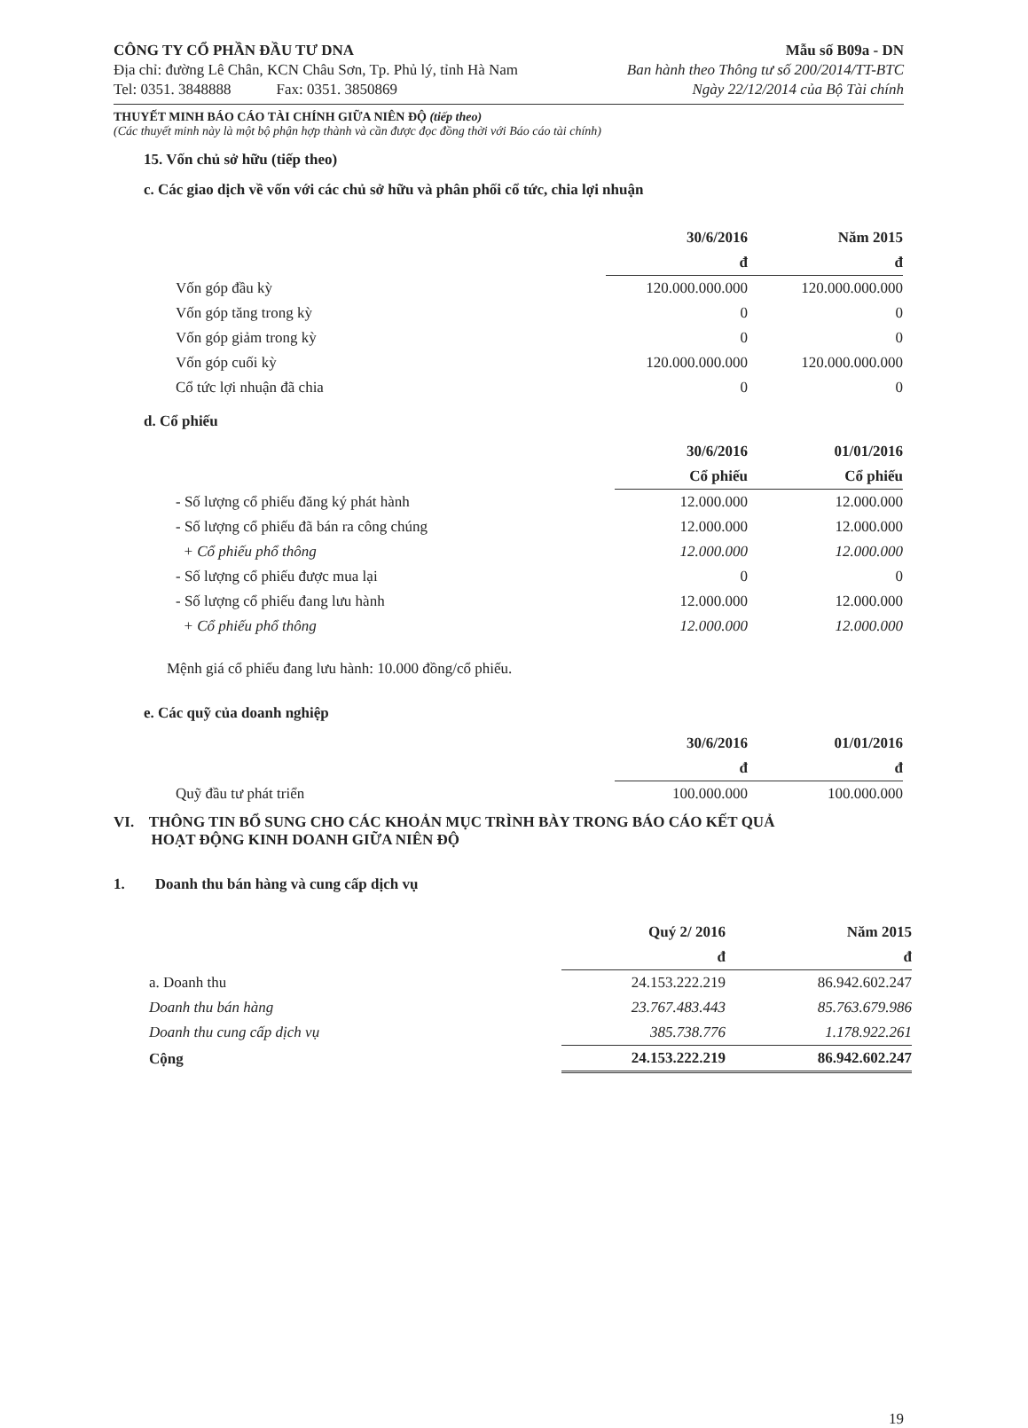CÔNG TY CỔ PHẦN ĐẦU TƯ DNA
Địa chỉ: đường Lê Chân, KCN Châu Sơn, Tp. Phủ lý, tỉnh Hà Nam
Tel: 0351. 3848888 Fax: 0351. 3850869
Mẫu số B09a - DN
Ban hành theo Thông tư số 200/2014/TT-BTC
Ngày 22/12/2014 của Bộ Tài chính
THUYẾT MINH BÁO CÁO TÀI CHÍNH GIỮA NIÊN ĐỘ (tiếp theo)
(Các thuyết minh này là một bộ phận hợp thành và cần được đọc đồng thời với Báo cáo tài chính)
15. Vốn chủ sở hữu (tiếp theo)
c. Các giao dịch về vốn với các chủ sở hữu và phân phối cổ tức, chia lợi nhuận
| | 30/6/2016 | Năm 2015 |
| --- | --- | --- |
| | đ | đ |
| Vốn góp đầu kỳ | 120.000.000.000 | 120.000.000.000 |
| Vốn góp tăng trong kỳ | 0 | 0 |
| Vốn góp giảm trong kỳ | 0 | 0 |
| Vốn góp cuối kỳ | 120.000.000.000 | 120.000.000.000 |
| Cổ tức lợi nhuận đã chia | 0 | 0 |
d. Cổ phiếu
| | 30/6/2016 | 01/01/2016 |
| --- | --- | --- |
| | Cổ phiếu | Cổ phiếu |
| - Số lượng cổ phiếu đăng ký phát hành | 12.000.000 | 12.000.000 |
| - Số lượng cổ phiếu đã bán ra công chúng | 12.000.000 | 12.000.000 |
| + Cổ phiếu phổ thông | 12.000.000 | 12.000.000 |
| - Số lượng cổ phiếu được mua lại | 0 | 0 |
| - Số lượng cổ phiếu đang lưu hành | 12.000.000 | 12.000.000 |
| + Cổ phiếu phổ thông | 12.000.000 | 12.000.000 |
Mệnh giá cổ phiếu đang lưu hành: 10.000 đồng/cổ phiếu.
e. Các quỹ của doanh nghiệp
| | 30/6/2016 | 01/01/2016 |
| --- | --- | --- |
| | đ | đ |
| Quỹ đầu tư phát triển | 100.000.000 | 100.000.000 |
VI. THÔNG TIN BỔ SUNG CHO CÁC KHOẢN MỤC TRÌNH BÀY TRONG BÁO CÁO KẾT QUẢ
HOẠT ĐỘNG KINH DOANH GIỮA NIÊN ĐỘ
1. Doanh thu bán hàng và cung cấp dịch vụ
| | Quý 2/ 2016 | Năm 2015 |
| --- | --- | --- |
| | đ | đ |
| a. Doanh thu | 24.153.222.219 | 86.942.602.247 |
| Doanh thu bán hàng | 23.767.483.443 | 85.763.679.986 |
| Doanh thu cung cấp dịch vụ | 385.738.776 | 1.178.922.261 |
| Cộng | 24.153.222.219 | 86.942.602.247 |
19